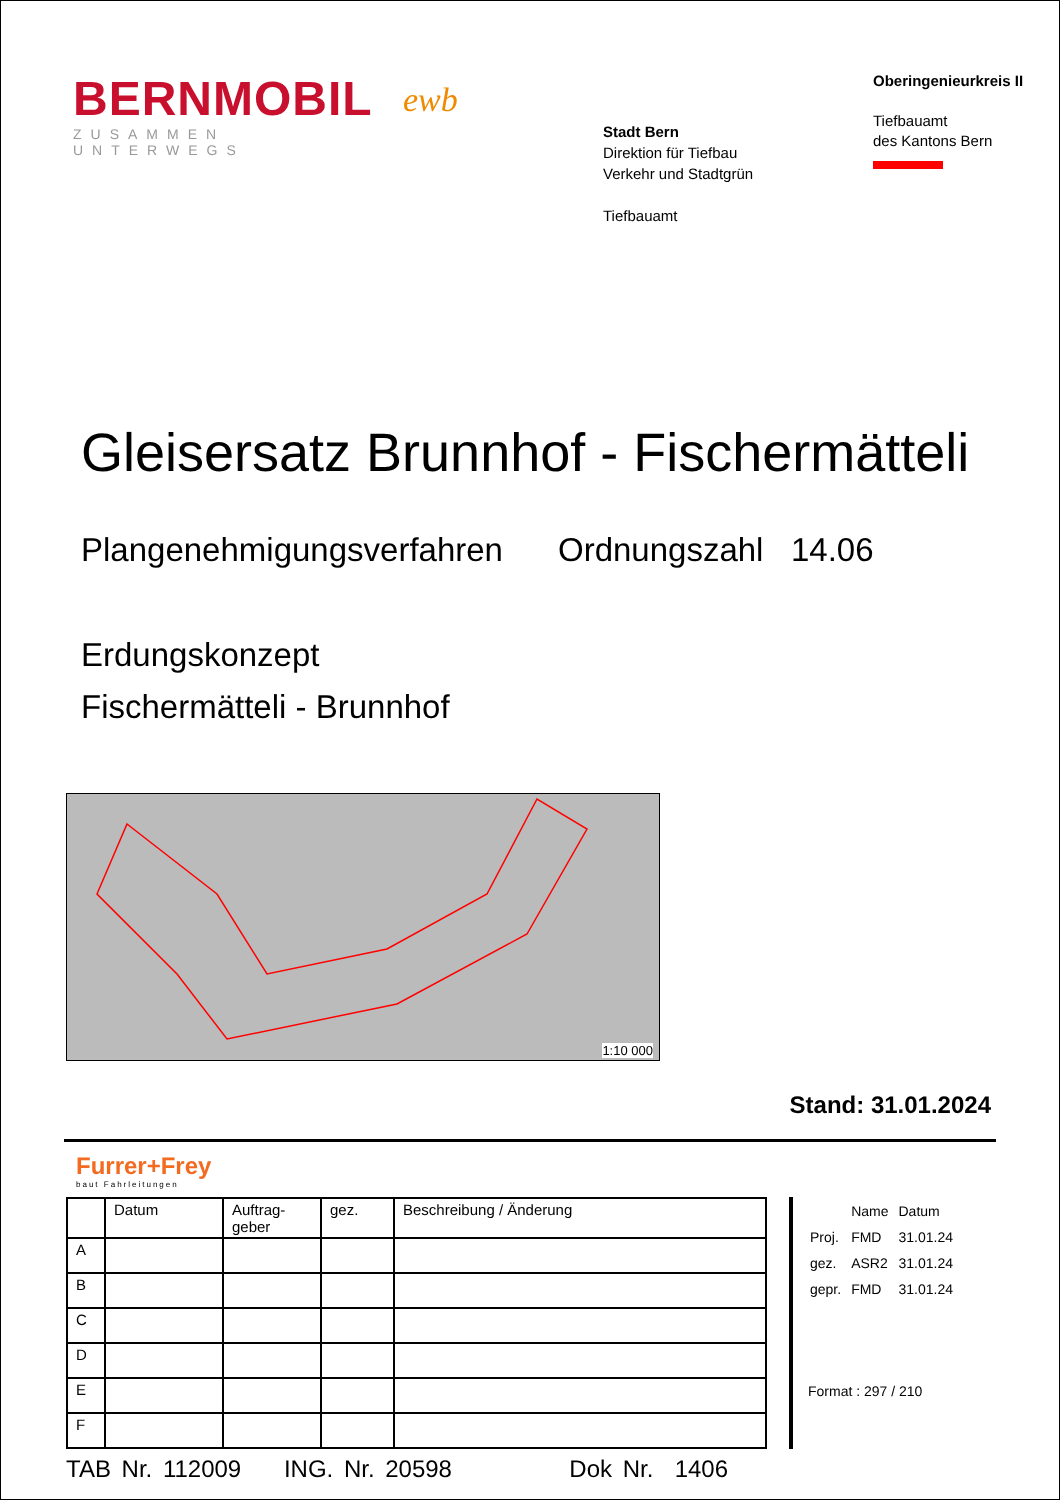BERNMOBIL
ZUSAMMEN UNTERWEGS
ewb
Stadt Bern
Direktion für Tiefbau
Verkehr und Stadtgrün
Tiefbauamt
Oberingenieurkreis II
Tiefbauamt
des Kantons Bern
Gleisersatz Brunnhof - Fischermätteli
Plangenehmigungsverfahren Ordnungszahl 14.06
Erdungskonzept
Fischermätteli - Brunnhof
1:10 000
Stand: 31.01.2024
Furrer+Frey
baut Fahrleitungen
| | Datum | Auftrag- geber | gez. | Beschreibung / Änderung |
| --- | --- | --- | --- | --- |
| A | | | | |
| B | | | | |
| C | | | | |
| D | | | | |
| E | | | | |
| F | | | | |
| | Name | Datum |
| Proj. | FMD | 31.01.24 |
| gez. | ASR2 | 31.01.24 |
| gepr. | FMD | 31.01.24 |
Format : 297 / 210
TAB Nr. 112009 ING. Nr. 20598 Dok Nr. 1406